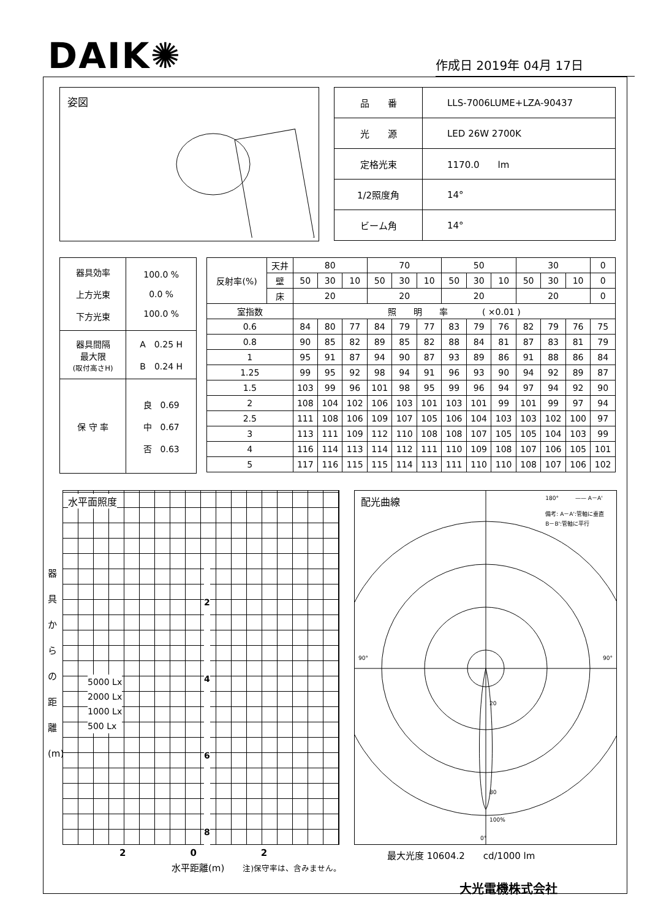DAIK✺
作成日 2019年 04月 17日
姿図
| 品 番 | LLS-7006LUME+LZA-90437 |
| 光 源 | LED 26W 2700K |
| 定格光束 | 1170.0 lm |
| 1/2照度角 | 14° |
| ビーム角 | 14° |
| 器具効率 上方光束 下方光束 | 100.0 % 0.0 % 100.0 % |
| 器具間隔 最大限 (取付高さH) | A 0.25 H B 0.24 H |
| 保 守 率 | 良 0.69 中 0.67 否 0.63 |
| 反射率(%) | 天井 | 80 | | | 70 | | | 50 | | | 30 | | | 0 |
| | 壁 | 50 | 30 | 10 | 50 | 30 | 10 | 50 | 30 | 10 | 50 | 30 | 10 | 0 |
| | 床 | 20 | | | 20 | | | 20 | | | 20 | | | 0 |
| 室指数 | | 照 明 率 ( ×0.01 ) | | | | | | | | | | | | |
| 0.6 | | 84 | 80 | 77 | 84 | 79 | 77 | 83 | 79 | 76 | 82 | 79 | 76 | 75 |
| 0.8 | | 90 | 85 | 82 | 89 | 85 | 82 | 88 | 84 | 81 | 87 | 83 | 81 | 79 |
| 1 | | 95 | 91 | 87 | 94 | 90 | 87 | 93 | 89 | 86 | 91 | 88 | 86 | 84 |
| 1.25 | | 99 | 95 | 92 | 98 | 94 | 91 | 96 | 93 | 90 | 94 | 92 | 89 | 87 |
| 1.5 | | 103 | 99 | 96 | 101 | 98 | 95 | 99 | 96 | 94 | 97 | 94 | 92 | 90 |
| 2 | | 108 | 104 | 102 | 106 | 103 | 101 | 103 | 101 | 99 | 101 | 99 | 97 | 94 |
| 2.5 | | 111 | 108 | 106 | 109 | 107 | 105 | 106 | 104 | 103 | 103 | 102 | 100 | 97 |
| 3 | | 113 | 111 | 109 | 112 | 110 | 108 | 108 | 107 | 105 | 105 | 104 | 103 | 99 |
| 4 | | 116 | 114 | 113 | 114 | 112 | 111 | 110 | 109 | 108 | 107 | 106 | 105 | 101 |
| 5 | | 117 | 116 | 115 | 115 | 114 | 113 | 111 | 110 | 110 | 108 | 107 | 106 | 102 |
水平面照度
5000 Lx
2000 Lx
1000 Lx
500 Lx
2
4
6
8
器 具 か ら の 距 離 (m)
2　　　　　　　0　　　　　　　2
水平距離(m)　　注)保守率は、含みません。
配光曲線
180°　　　—— A－A'
備考: A－A':管軸に垂直
B－B':管軸に平行
90°
90°
20
80
100%
0°
最大光度 10604.2　　cd/1000 lm
大光電機株式会社